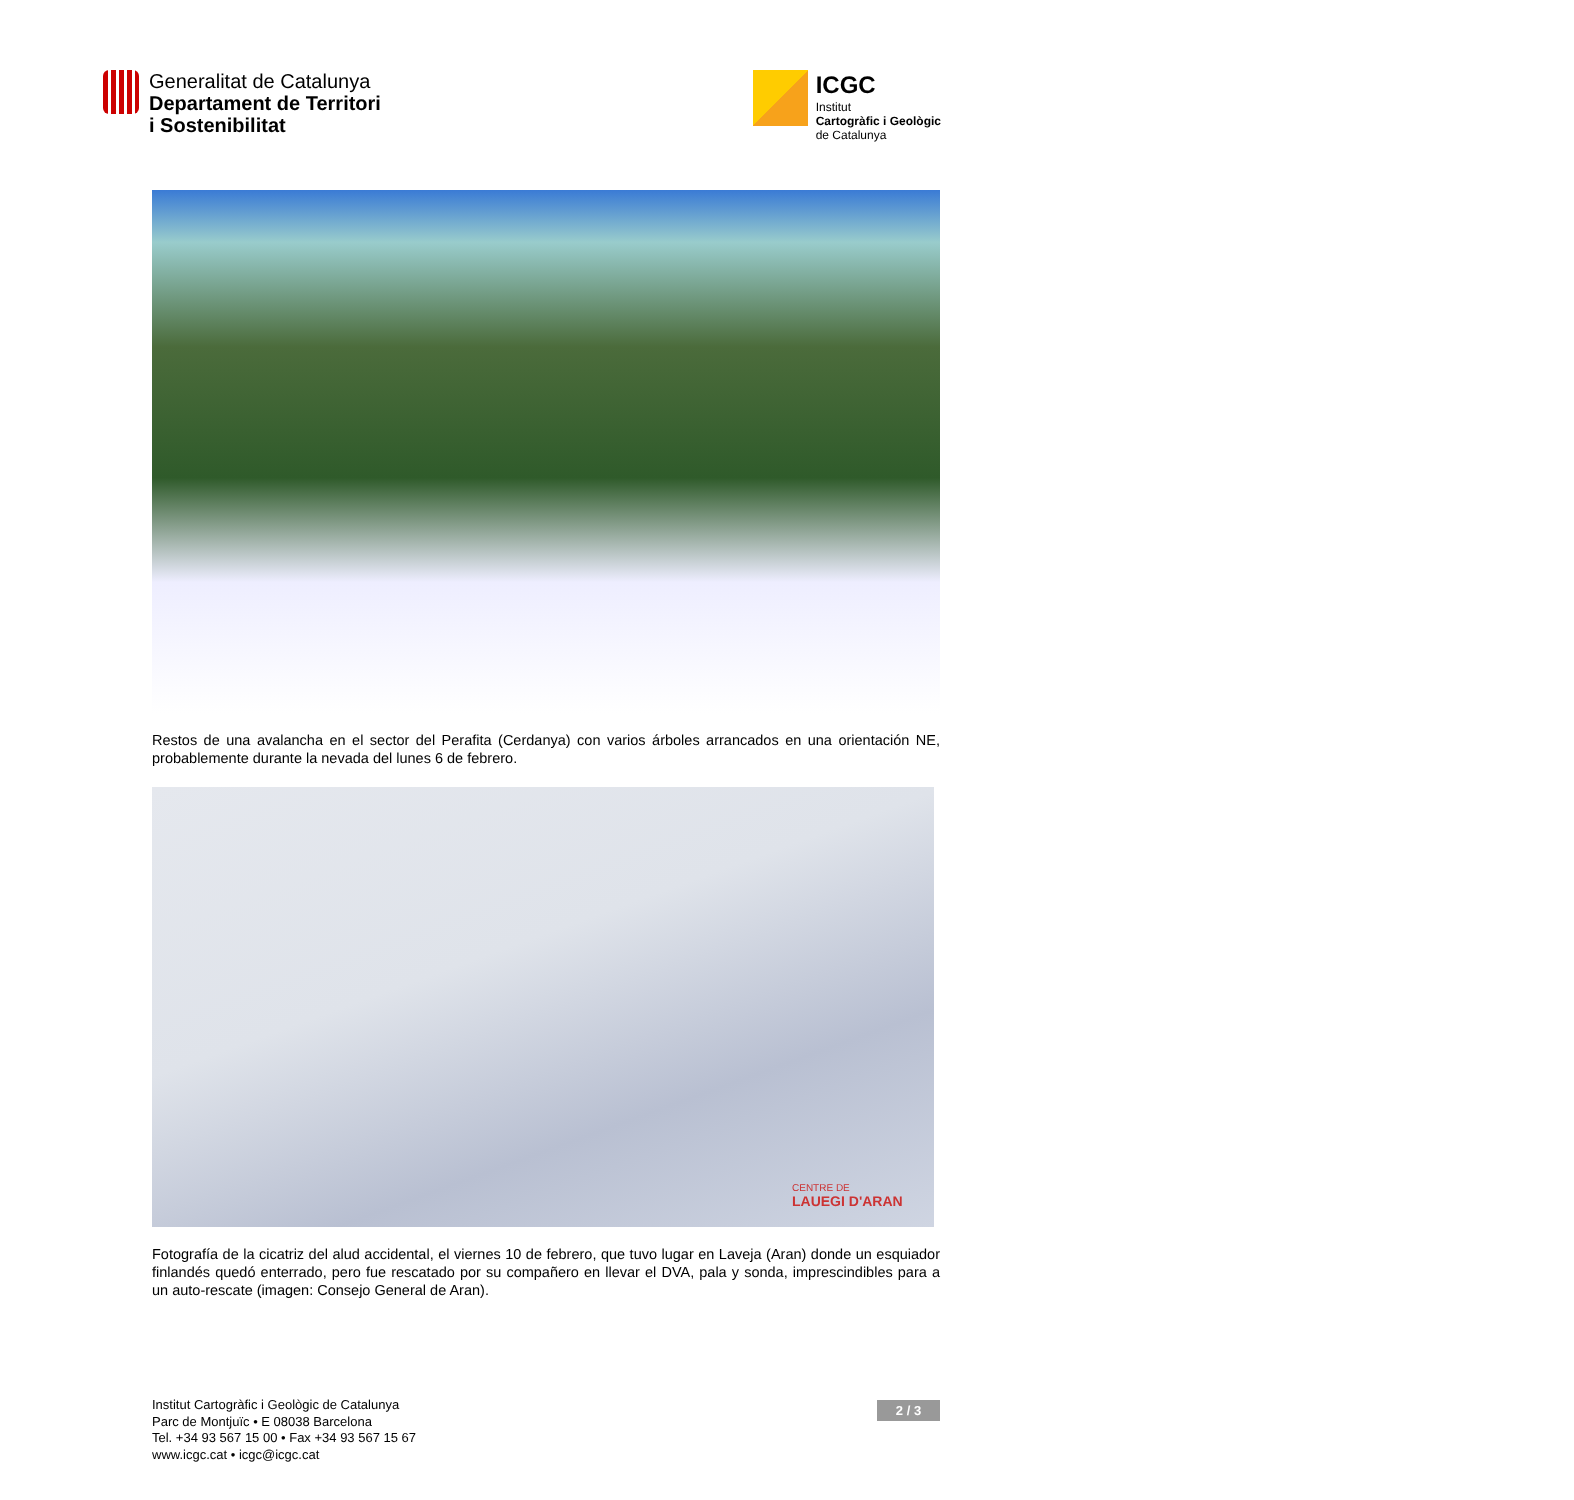Generalitat de Catalunya
Departament de Territori
i Sostenibilitat
ICGC
Institut
Cartogràfic i Geològic
de Catalunya
Restos de una avalancha en el sector del Perafita (Cerdanya) con varios árboles arrancados en una orientación NE, probablemente durante la nevada del lunes 6 de febrero.
CENTRE DE
LAUEGI D'ARAN
Fotografía de la cicatriz del alud accidental, el viernes 10 de febrero, que tuvo lugar en Laveja (Aran) donde un esquiador finlandés quedó enterrado, pero fue rescatado por su compañero en llevar el DVA, pala y sonda, imprescindibles para a un auto-rescate (imagen: Consejo General de Aran).
Institut Cartogràfic i Geològic de Catalunya
Parc de Montjuïc • E 08038 Barcelona
Tel. +34 93 567 15 00 • Fax +34 93 567 15 67
www.icgc.cat • icgc@icgc.cat
2 / 3